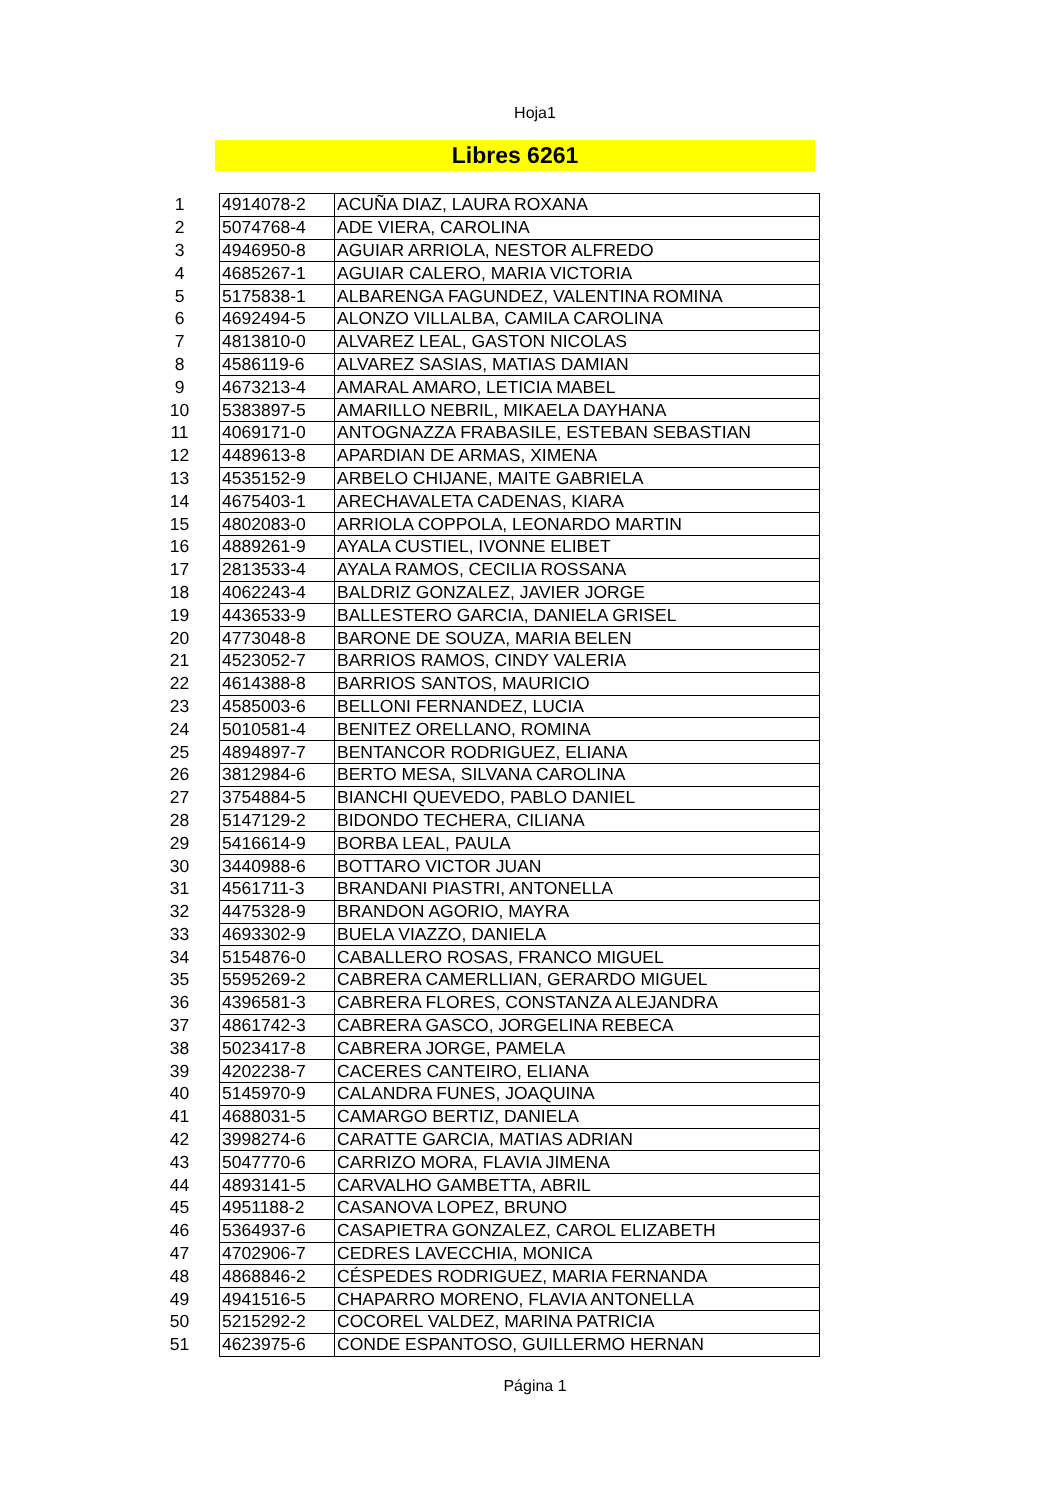Hoja1
Libres 6261
| 1 | 4914078-2 | ACUÑA DIAZ, LAURA ROXANA |
| 2 | 5074768-4 | ADE VIERA, CAROLINA |
| 3 | 4946950-8 | AGUIAR ARRIOLA, NESTOR ALFREDO |
| 4 | 4685267-1 | AGUIAR CALERO, MARIA VICTORIA |
| 5 | 5175838-1 | ALBARENGA FAGUNDEZ, VALENTINA ROMINA |
| 6 | 4692494-5 | ALONZO VILLALBA, CAMILA CAROLINA |
| 7 | 4813810-0 | ALVAREZ LEAL, GASTON NICOLAS |
| 8 | 4586119-6 | ALVAREZ SASIAS, MATIAS DAMIAN |
| 9 | 4673213-4 | AMARAL AMARO, LETICIA MABEL |
| 10 | 5383897-5 | AMARILLO NEBRIL, MIKAELA DAYHANA |
| 11 | 4069171-0 | ANTOGNAZZA FRABASILE, ESTEBAN SEBASTIAN |
| 12 | 4489613-8 | APARDIAN DE ARMAS, XIMENA |
| 13 | 4535152-9 | ARBELO CHIJANE, MAITE GABRIELA |
| 14 | 4675403-1 | ARECHAVALETA CADENAS, KIARA |
| 15 | 4802083-0 | ARRIOLA COPPOLA, LEONARDO MARTIN |
| 16 | 4889261-9 | AYALA CUSTIEL, IVONNE ELIBET |
| 17 | 2813533-4 | AYALA RAMOS, CECILIA ROSSANA |
| 18 | 4062243-4 | BALDRIZ GONZALEZ, JAVIER JORGE |
| 19 | 4436533-9 | BALLESTERO GARCIA, DANIELA GRISEL |
| 20 | 4773048-8 | BARONE DE SOUZA, MARIA BELEN |
| 21 | 4523052-7 | BARRIOS RAMOS, CINDY VALERIA |
| 22 | 4614388-8 | BARRIOS SANTOS, MAURICIO |
| 23 | 4585003-6 | BELLONI FERNANDEZ, LUCIA |
| 24 | 5010581-4 | BENITEZ ORELLANO, ROMINA |
| 25 | 4894897-7 | BENTANCOR RODRIGUEZ, ELIANA |
| 26 | 3812984-6 | BERTO MESA, SILVANA CAROLINA |
| 27 | 3754884-5 | BIANCHI QUEVEDO, PABLO DANIEL |
| 28 | 5147129-2 | BIDONDO TECHERA, CILIANA |
| 29 | 5416614-9 | BORBA LEAL, PAULA |
| 30 | 3440988-6 | BOTTARO VICTOR JUAN |
| 31 | 4561711-3 | BRANDANI PIASTRI, ANTONELLA |
| 32 | 4475328-9 | BRANDON AGORIO, MAYRA |
| 33 | 4693302-9 | BUELA VIAZZO, DANIELA |
| 34 | 5154876-0 | CABALLERO ROSAS, FRANCO MIGUEL |
| 35 | 5595269-2 | CABRERA CAMERLLIAN, GERARDO MIGUEL |
| 36 | 4396581-3 | CABRERA FLORES, CONSTANZA ALEJANDRA |
| 37 | 4861742-3 | CABRERA GASCO, JORGELINA REBECA |
| 38 | 5023417-8 | CABRERA JORGE, PAMELA |
| 39 | 4202238-7 | CACERES CANTEIRO, ELIANA |
| 40 | 5145970-9 | CALANDRA FUNES, JOAQUINA |
| 41 | 4688031-5 | CAMARGO BERTIZ, DANIELA |
| 42 | 3998274-6 | CARATTE GARCIA, MATIAS ADRIAN |
| 43 | 5047770-6 | CARRIZO MORA, FLAVIA JIMENA |
| 44 | 4893141-5 | CARVALHO GAMBETTA, ABRIL |
| 45 | 4951188-2 | CASANOVA LOPEZ, BRUNO |
| 46 | 5364937-6 | CASAPIETRA GONZALEZ, CAROL ELIZABETH |
| 47 | 4702906-7 | CEDRES LAVECCHIA, MONICA |
| 48 | 4868846-2 | CÉSPEDES RODRIGUEZ, MARIA FERNANDA |
| 49 | 4941516-5 | CHAPARRO MORENO, FLAVIA ANTONELLA |
| 50 | 5215292-2 | COCOREL VALDEZ, MARINA PATRICIA |
| 51 | 4623975-6 | CONDE ESPANTOSO, GUILLERMO HERNAN |
Página 1